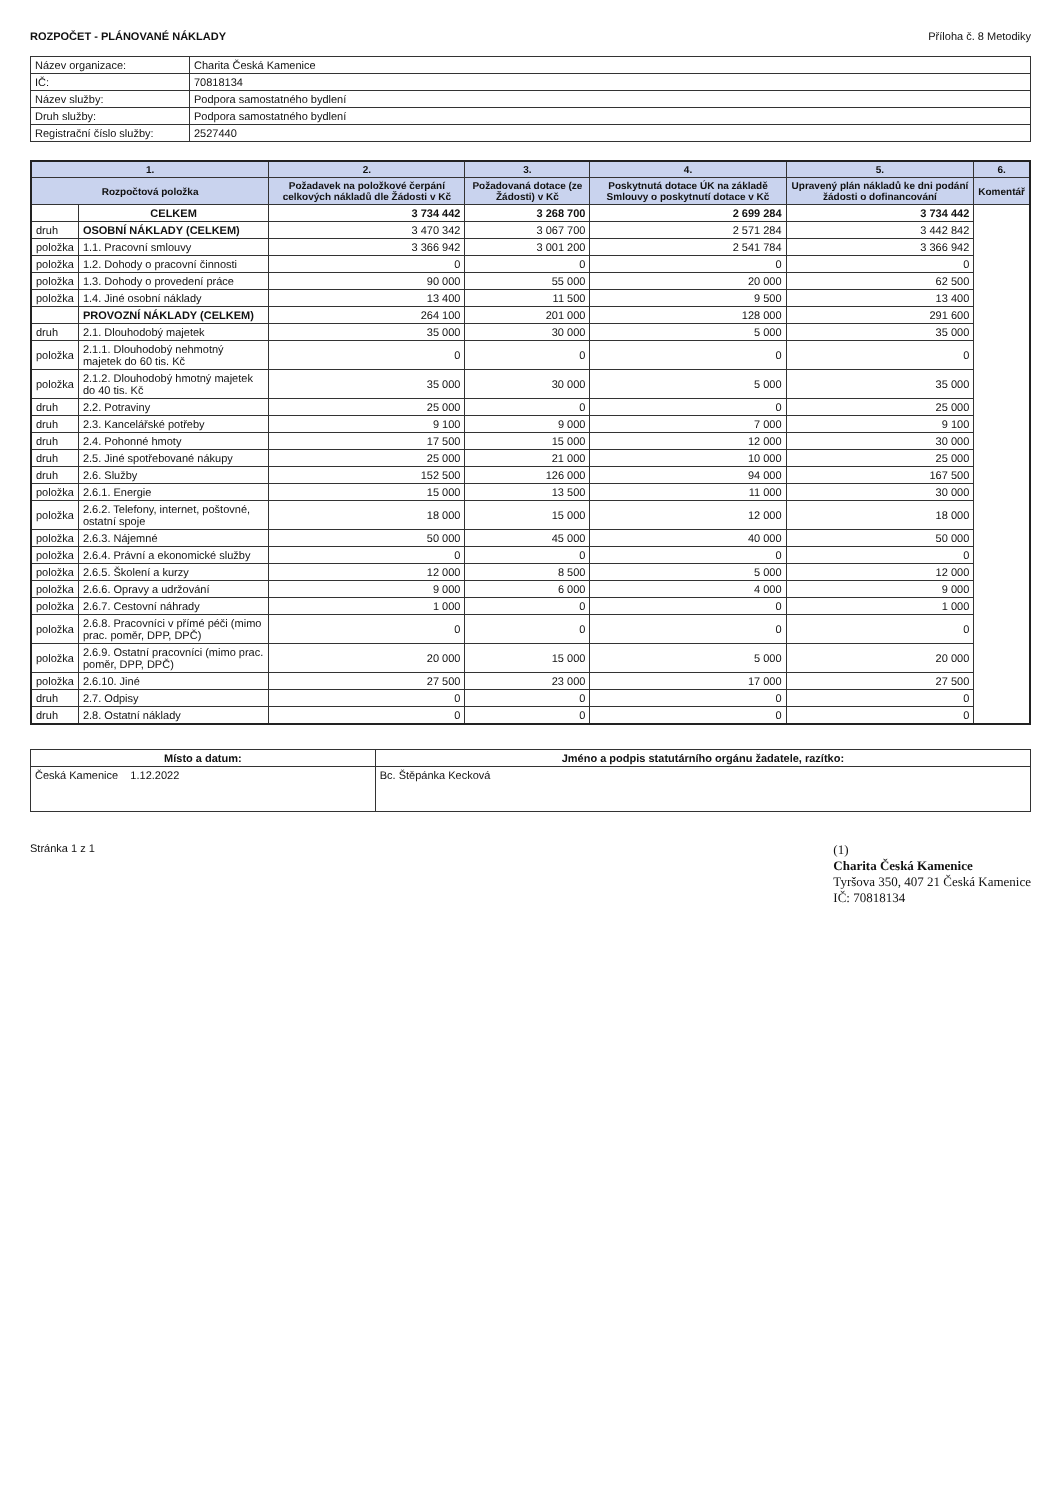ROZPOČET - PLÁNOVANÉ NÁKLADY Příloha č. 8 Metodiky
| Název organizace: | Charita Česká Kamenice |
| IČ: | 70818134 |
| Název služby: | Podpora samostatného bydlení |
| Druh služby: | Podpora samostatného bydlení |
| Registrační číslo služby: | 2527440 |
| 1. | | 2. | 3. | 4. | 5. | 6. |
| --- | --- | --- | --- | --- | --- | --- |
| Rozpočtová položka | | Požadavek na položkové čerpání celkových nákladů dle Žádosti v Kč | Požadovaná dotace (ze Žádosti) v Kč | Poskytnutá dotace ÚK na základě Smlouvy o poskytnutí dotace v Kč | Upravený plán nákladů ke dni podání žádosti o dofinancování | Komentář |
| | CELKEM | 3 734 442 | 3 268 700 | 2 699 284 | 3 734 442 | |
| druh | OSOBNÍ NÁKLADY (CELKEM) | 3 470 342 | 3 067 700 | 2 571 284 | 3 442 842 | |
| položka | 1.1. Pracovní smlouvy | 3 366 942 | 3 001 200 | 2 541 784 | 3 366 942 | |
| položka | 1.2. Dohody o pracovní činnosti | 0 | 0 | 0 | 0 | |
| položka | 1.3. Dohody o provedení práce | 90 000 | 55 000 | 20 000 | 62 500 | |
| položka | 1.4. Jiné osobní náklady | 13 400 | 11 500 | 9 500 | 13 400 | |
| | PROVOZNÍ NÁKLADY (CELKEM) | 264 100 | 201 000 | 128 000 | 291 600 | |
| druh | 2.1. Dlouhodobý majetek | 35 000 | 30 000 | 5 000 | 35 000 | |
| položka | 2.1.1. Dlouhodobý nehmotný majetek do 60 tis. Kč | 0 | 0 | 0 | 0 | |
| položka | 2.1.2. Dlouhodobý hmotný majetek do 40 tis. Kč | 35 000 | 30 000 | 5 000 | 35 000 | |
| druh | 2.2. Potraviny | 25 000 | 0 | 0 | 25 000 | |
| druh | 2.3. Kancelářské potřeby | 9 100 | 9 000 | 7 000 | 9 100 | |
| druh | 2.4. Pohonné hmoty | 17 500 | 15 000 | 12 000 | 30 000 | |
| druh | 2.5. Jiné spotřebované nákupy | 25 000 | 21 000 | 10 000 | 25 000 | |
| druh | 2.6. Služby | 152 500 | 126 000 | 94 000 | 167 500 | |
| položka | 2.6.1. Energie | 15 000 | 13 500 | 11 000 | 30 000 | |
| položka | 2.6.2. Telefony, internet, poštovné, ostatní spoje | 18 000 | 15 000 | 12 000 | 18 000 | |
| položka | 2.6.3. Nájemné | 50 000 | 45 000 | 40 000 | 50 000 | |
| položka | 2.6.4. Právní a ekonomické služby | 0 | 0 | 0 | 0 | |
| položka | 2.6.5. Školení a kurzy | 12 000 | 8 500 | 5 000 | 12 000 | |
| položka | 2.6.6. Opravy a udržování | 9 000 | 6 000 | 4 000 | 9 000 | |
| položka | 2.6.7. Cestovní náhrady | 1 000 | 0 | 0 | 1 000 | |
| položka | 2.6.8. Pracovníci v přímé péči (mimo prac. poměr, DPP, DPČ) | 0 | 0 | 0 | 0 | |
| položka | 2.6.9. Ostatní pracovníci (mimo prac. poměr, DPP, DPČ) | 20 000 | 15 000 | 5 000 | 20 000 | |
| položka | 2.6.10. Jiné | 27 500 | 23 000 | 17 000 | 27 500 | |
| druh | 2.7. Odpisy | 0 | 0 | 0 | 0 | |
| druh | 2.8. Ostatní náklady | 0 | 0 | 0 | 0 | |
| Místo a datum: | Jméno a podpis statutárního orgánu žadatele, razítko: |
| --- | --- |
| Česká Kamenice 1.12.2022 | Bc. Štěpánka Kecková |
Stránka 1 z 1
(1)
Charita Česká Kamenice
Tyršova 350, 407 21 Česká Kamenice
IČ: 70818134